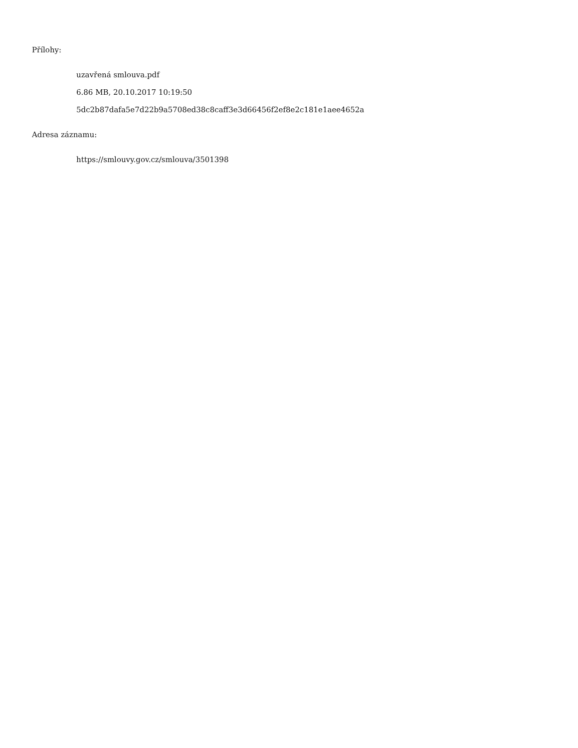Přílohy:
uzavřená smlouva.pdf
6.86 MB, 20.10.2017 10:19:50
5dc2b87dafa5e7d22b9a5708ed38c8caff3e3d66456f2ef8e2c181e1aee4652a
Adresa záznamu:
https://smlouvy.gov.cz/smlouva/3501398